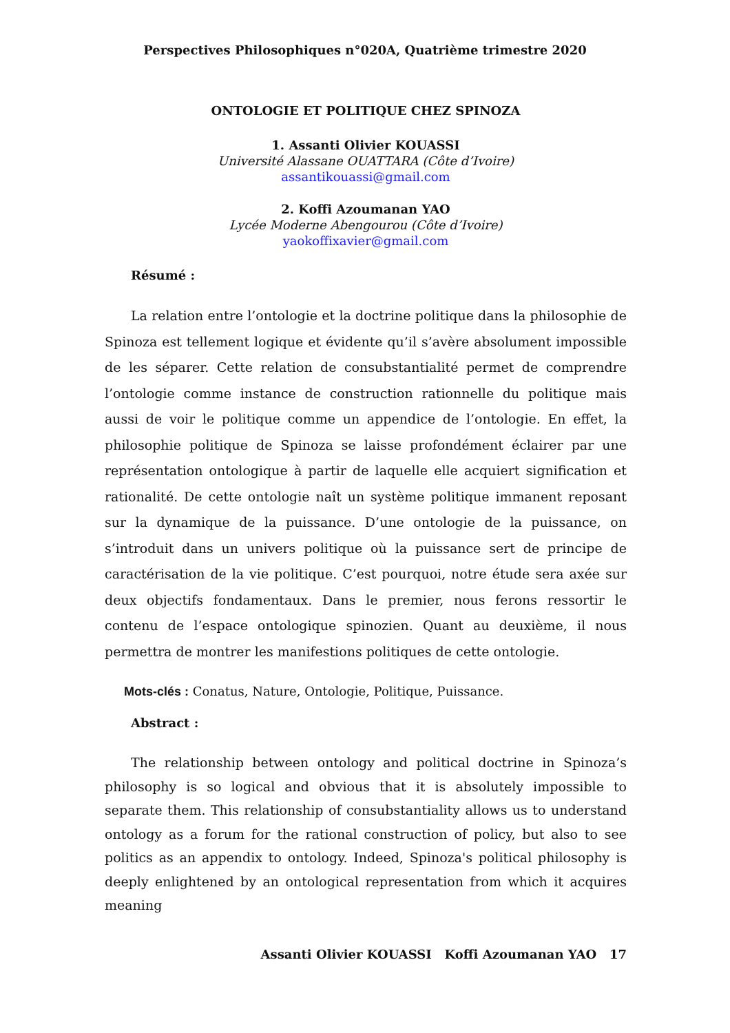Perspectives Philosophiques n°020A, Quatrième trimestre 2020
ONTOLOGIE ET POLITIQUE CHEZ SPINOZA
1. Assanti Olivier KOUASSI
Université Alassane OUATTARA (Côte d’Ivoire)
assantikouassi@gmail.com
2. Koffi Azoumanan YAO
Lycée Moderne Abengourou (Côte d’Ivoire)
yaokoffixavier@gmail.com
Résumé :
La relation entre l’ontologie et la doctrine politique dans la philosophie de Spinoza est tellement logique et évidente qu’il s’avère absolument impossible de les séparer. Cette relation de consubstantialité permet de comprendre l’ontologie comme instance de construction rationnelle du politique mais aussi de voir le politique comme un appendice de l’ontologie. En effet, la philosophie politique de Spinoza se laisse profondément éclairer par une représentation ontologique à partir de laquelle elle acquiert signification et rationalité. De cette ontologie naît un système politique immanent reposant sur la dynamique de la puissance. D’une ontologie de la puissance, on s’introduit dans un univers politique où la puissance sert de principe de caractérisation de la vie politique. C’est pourquoi, notre étude sera axée sur deux objectifs fondamentaux. Dans le premier, nous ferons ressortir le contenu de l’espace ontologique spinozien. Quant au deuxième, il nous permettra de montrer les manifestions politiques de cette ontologie.
Mots-clés : Conatus, Nature, Ontologie, Politique, Puissance.
Abstract :
The relationship between ontology and political doctrine in Spinoza’s philosophy is so logical and obvious that it is absolutely impossible to separate them. This relationship of consubstantiality allows us to understand ontology as a forum for the rational construction of policy, but also to see politics as an appendix to ontology. Indeed, Spinoza's political philosophy is deeply enlightened by an ontological representation from which it acquires meaning
Assanti Olivier KOUASSI Koffi Azoumanan YAO 17